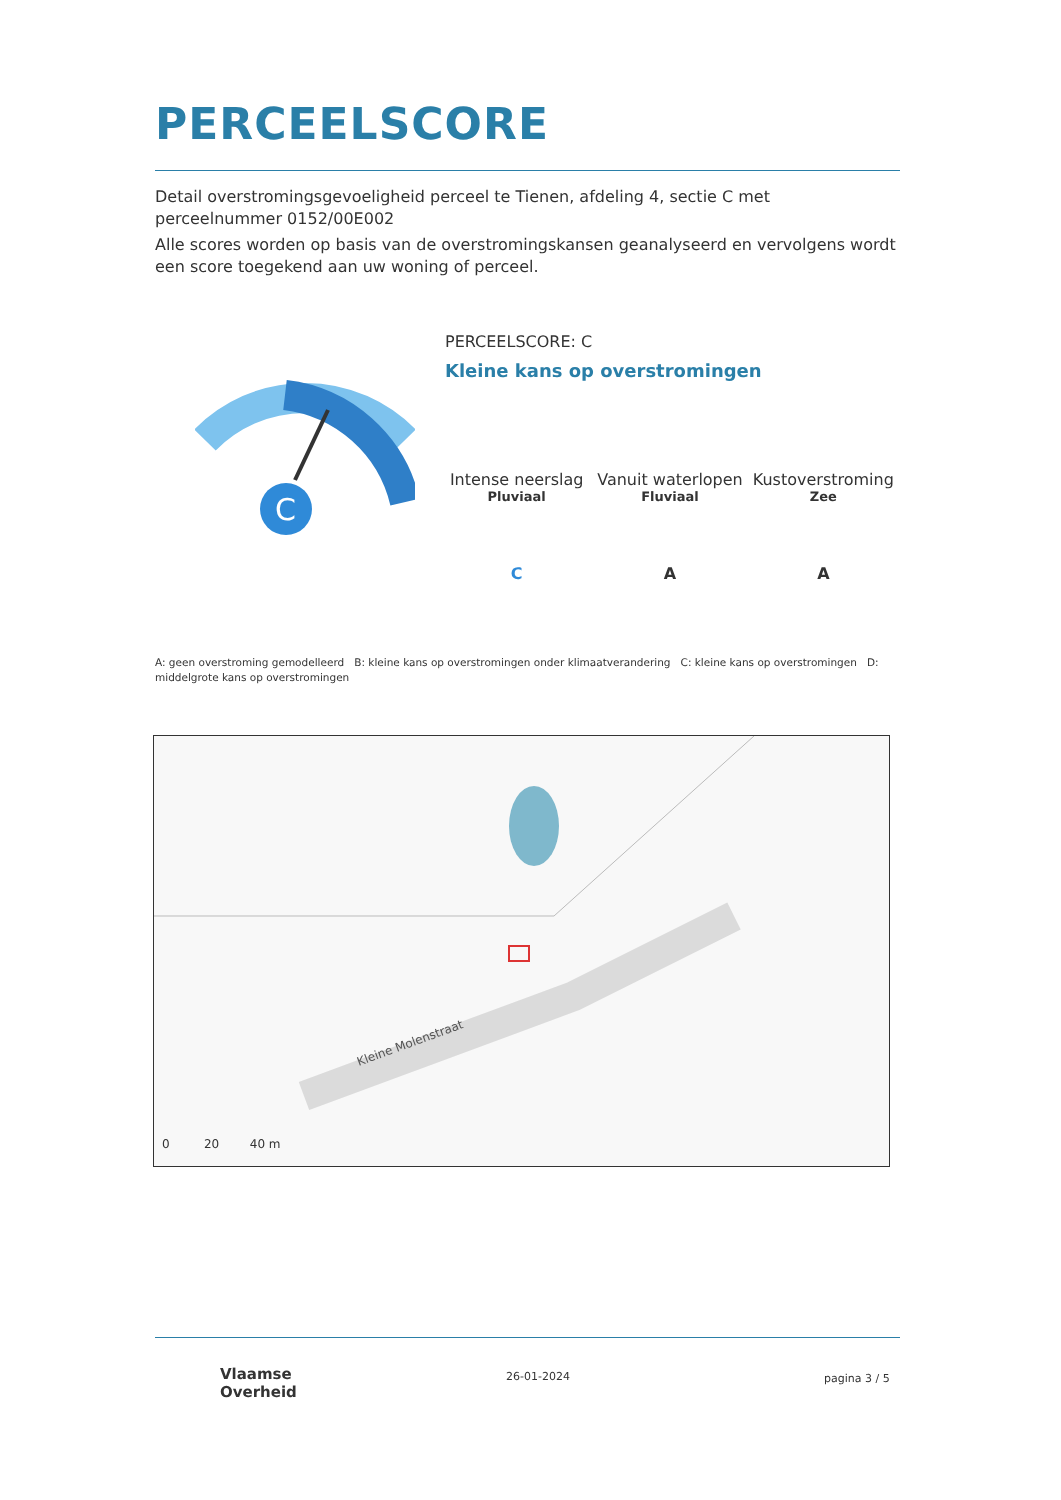PERCEELSCORE
Detail overstromingsgevoeligheid perceel te Tienen, afdeling 4, sectie C met perceelnummer 0152/00E002
Alle scores worden op basis van de overstromingskansen geanalyseerd en vervolgens wordt een score toegekend aan uw woning of perceel.
C
PERCEELSCORE: C
Kleine kans op overstromingen
Intense neerslag
Pluviaal
C
Vanuit waterlopen
Fluviaal
A
Kustoverstroming
Zee
A
A: geen overstroming gemodelleerd B: kleine kans op overstromingen onder klimaatverandering C: kleine kans op overstromingen D: middelgrote kans op overstromingen
Kleine Molenstraat
0 20 40 m
Vlaamse
Overheid
26-01-2024 pagina 3 / 5